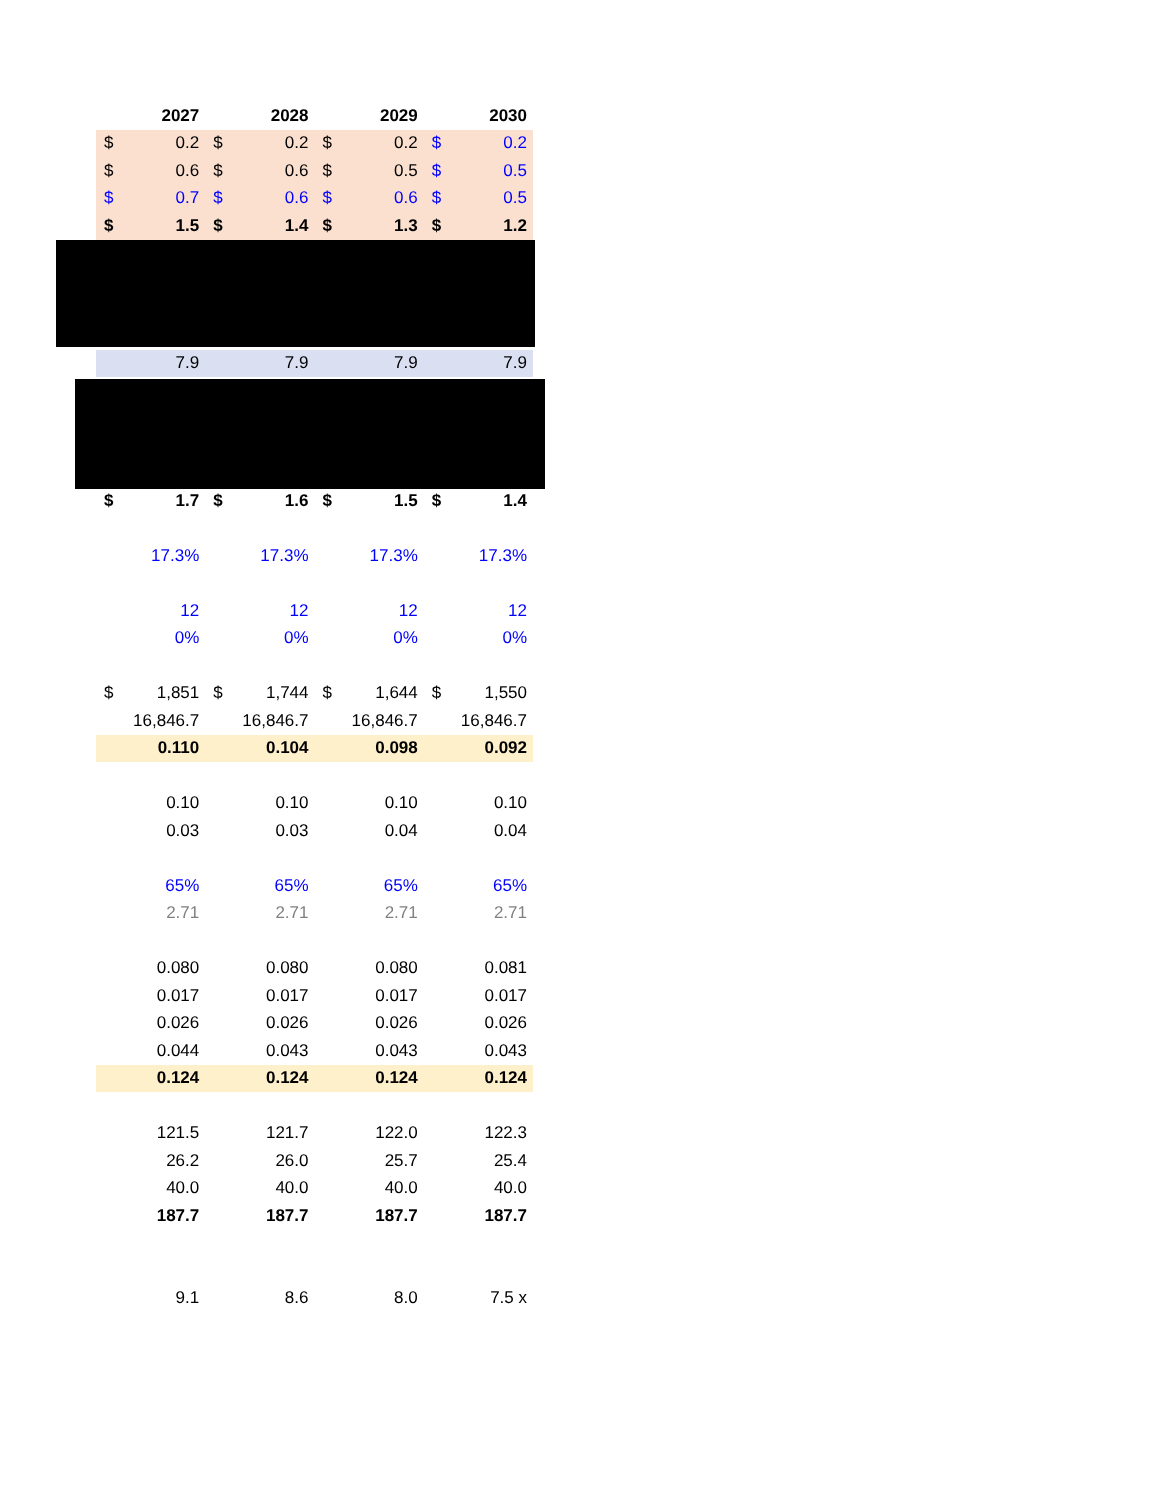| | 2027 | | 2028 | | 2029 | | 2030 |
| --- | --- | --- | --- | --- | --- | --- | --- |
| $ | 0.2 | $ | 0.2 | $ | 0.2 | $ | 0.2 |
| $ | 0.6 | $ | 0.6 | $ | 0.5 | $ | 0.5 |
| $ | 0.7 | $ | 0.6 | $ | 0.6 | $ | 0.5 |
| $ | 1.5 | $ | 1.4 | $ | 1.3 | $ | 1.2 |
| | 7.9 | | 7.9 | | 7.9 | | 7.9 |
| $ | 1.7 | $ | 1.6 | $ | 1.5 | $ | 1.4 |
| 17.3% | | 17.3% | | 17.3% | | 17.3% | |
| 12 | | 12 | | 12 | | 12 | |
| 0% | | 0% | | 0% | | 0% | |
| $ | 1,851 | $ | 1,744 | $ | 1,644 | $ | 1,550 |
| 16,846.7 | | 16,846.7 | | 16,846.7 | | 16,846.7 | |
| | 0.110 | | 0.104 | | 0.098 | | 0.092 |
| 0.10 | | 0.10 | | 0.10 | | 0.10 | |
| 0.03 | | 0.03 | | 0.04 | | 0.04 | |
| 65% | | 65% | | 65% | | 65% | |
| | 2.71 | | 2.71 | | 2.71 | | 2.71 |
| | 0.080 | | 0.080 | | 0.080 | | 0.081 |
| | 0.017 | | 0.017 | | 0.017 | | 0.017 |
| | 0.026 | | 0.026 | | 0.026 | | 0.026 |
| | 0.044 | | 0.043 | | 0.043 | | 0.043 |
| | 0.124 | | 0.124 | | 0.124 | | 0.124 |
| 121.5 | | 121.7 | | 122.0 | | 122.3 | |
| 26.2 | | 26.0 | | 25.7 | | 25.4 | |
| 40.0 | | 40.0 | | 40.0 | | 40.0 | |
| 187.7 | | 187.7 | | 187.7 | | 187.7 | |
| 9.1 | | 8.6 | | 8.0 | | 7.5 x | |